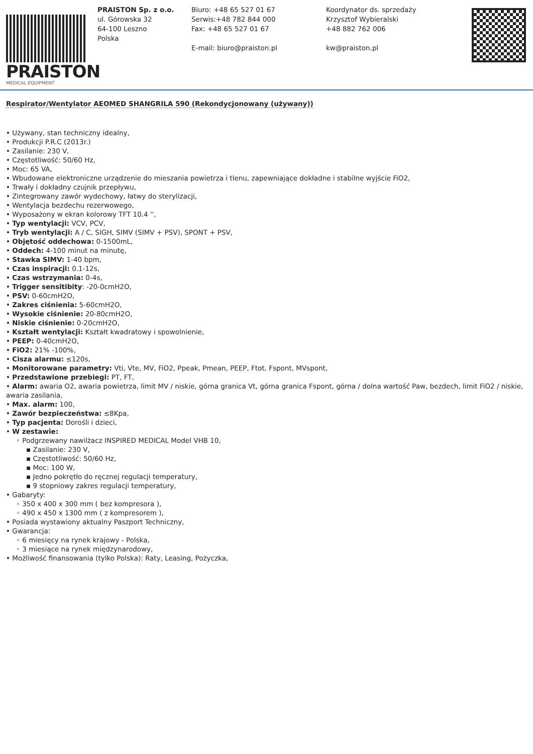PRAISTON
MEDICAL EQUIPMENT
PRAISTON Sp. z o.o.
ul. Górowska 32
64-100 Leszno
Polska
Biuro: +48 65 527 01 67
Serwis:+48 782 844 000
Fax: +48 65 527 01 67
E-mail: biuro@praiston.pl
Koordynator ds. sprzedaży
Krzysztof Wybieralski
+48 882 762 006
kw@praiston.pl
Respirator/Wentylator AEOMED SHANGRILA 590 (Rekondycjonowany (używany))
• Używany, stan techniczny idealny,
• Produkcji P.R.C (2013r.)
• Zasilanie: 230 V,
• Częstotliwość: 50/60 Hz,
• Moc: 65 VA,
• Wbudowane elektroniczne urządzenie do mieszania powietrza i tlenu, zapewniające dokładne i stabilne wyjście FiO2,
• Trwały i dokładny czujnik przepływu,
• Zintegrowany zawór wydechowy, łatwy do sterylizacji,
• Wentylacja bezdechu rezerwowego,
• Wyposażony w ekran kolorowy TFT 10.4 '',
• Typ wentylacji: VCV, PCV,
• Tryb wentylacji: A / C, SIGH, SIMV (SIMV + PSV), SPONT + PSV,
• Objętość oddechowa: 0-1500mL,
• Oddech: 4-100 minut na minutę,
• Stawka SIMV: 1-40 bpm,
• Czas inspiracji: 0.1-12s,
• Czas wstrzymania: 0-4s,
• Trigger sensitibity: -20-0cmH2O,
• PSV: 0-60cmH2O,
• Zakres ciśnienia: 5-60cmH2O,
• Wysokie ciśnienie: 20-80cmH2O,
• Niskie ciśnienie: 0-20cmH2O,
• Kształt wentylacji: Kształt kwadratowy i spowolnienie,
• PEEP: 0-40cmH2O,
• FiO2: 21% -100%,
• Cisza alarmu: ≤120s,
• Monitorowane parametry: Vti, Vte, MV, FiO2, Ppeak, Pmean, PEEP, Ftot, Fspont, MVspont,
• Przedstawione przebiegi: PT, FT,
• Alarm: awaria O2, awaria powietrza, limit MV / niskie, górna granica Vt, górna granica Fspont, górna / dolna wartość Paw, bezdech, limit FiO2 / niskie, awaria zasilania,
• Max. alarm: 100,
• Zawór bezpieczeństwa: ≤8Kpa,
• Typ pacjenta: Dorośli i dzieci,
• W zestawie:
◦ Podgrzewany nawilżacz INSPIRED MEDICAL Model VHB 10,
▪ Zasilanie: 230 V,
▪ Częstotliwość: 50/60 Hz,
▪ Moc: 100 W,
▪ Jedno pokrętło do ręcznej regulacji temperatury,
▪ 9 stopniowy zakres regulacji temperatury,
• Gabaryty:
◦ 350 x 400 x 300 mm ( bez kompresora ),
◦ 490 x 450 x 1300 mm ( z kompresorem ),
• Posiada wystawiony aktualny Paszport Techniczny,
• Gwarancja:
◦ 6 miesięcy na rynek krajowy - Polska,
◦ 3 miesiące na rynek międzynarodowy,
• Możliwość finansowania (tylko Polska): Raty, Leasing, Pożyczka,